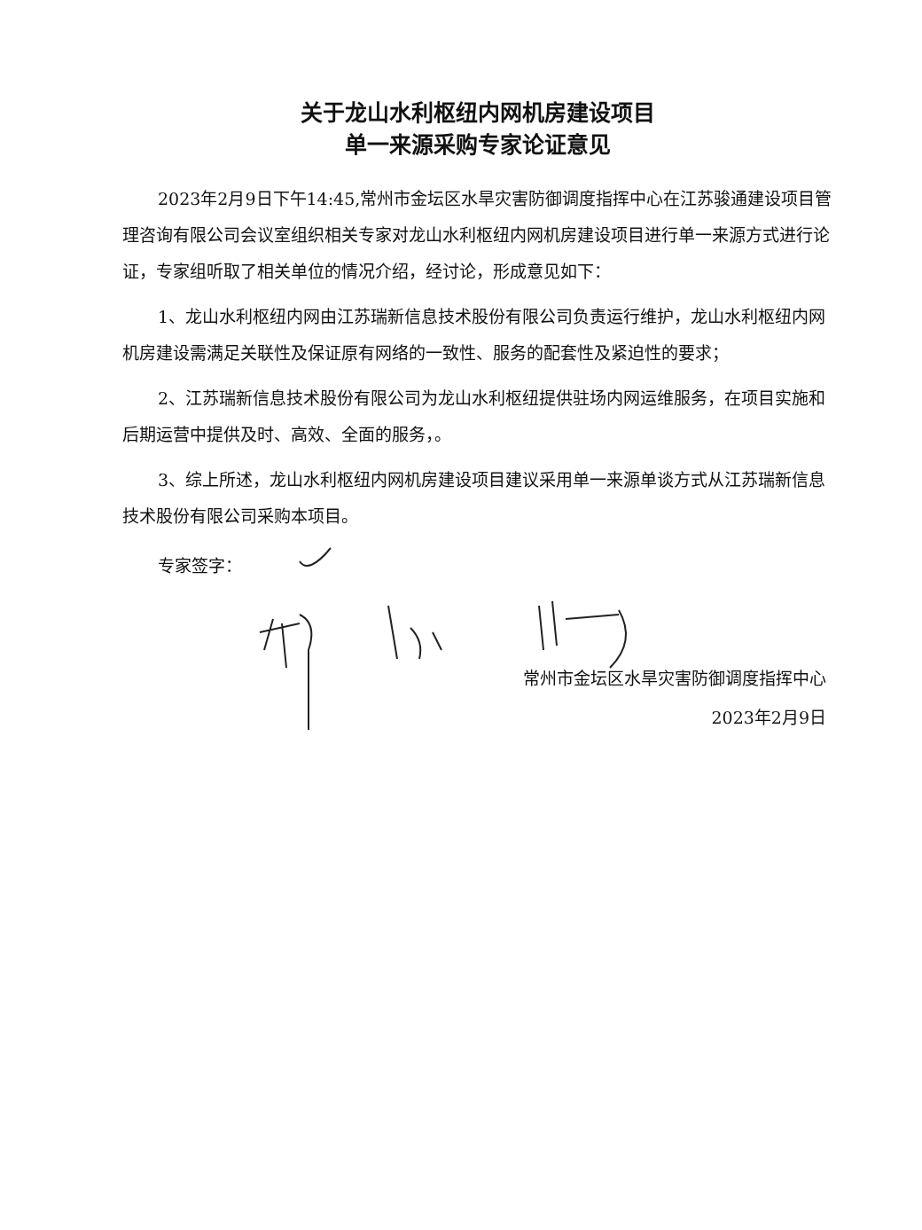关于龙山水利枢纽内网机房建设项目
单一来源采购专家论证意见
2023年2月9日下午14:45,常州市金坛区水旱灾害防御调度指挥中心在江苏骏通建设项目管理咨询有限公司会议室组织相关专家对龙山水利枢纽内网机房建设项目进行单一来源方式进行论证，专家组听取了相关单位的情况介绍，经讨论，形成意见如下：
1、龙山水利枢纽内网由江苏瑞新信息技术股份有限公司负责运行维护，龙山水利枢纽内网机房建设需满足关联性及保证原有网络的一致性、服务的配套性及紧迫性的要求；
2、江苏瑞新信息技术股份有限公司为龙山水利枢纽提供驻场内网运维服务，在项目实施和后期运营中提供及时、高效、全面的服务，。
3、综上所述，龙山水利枢纽内网机房建设项目建议采用单一来源单谈方式从江苏瑞新信息技术股份有限公司采购本项目。
专家签字：
常州市金坛区水旱灾害防御调度指挥中心
2023年2月9日